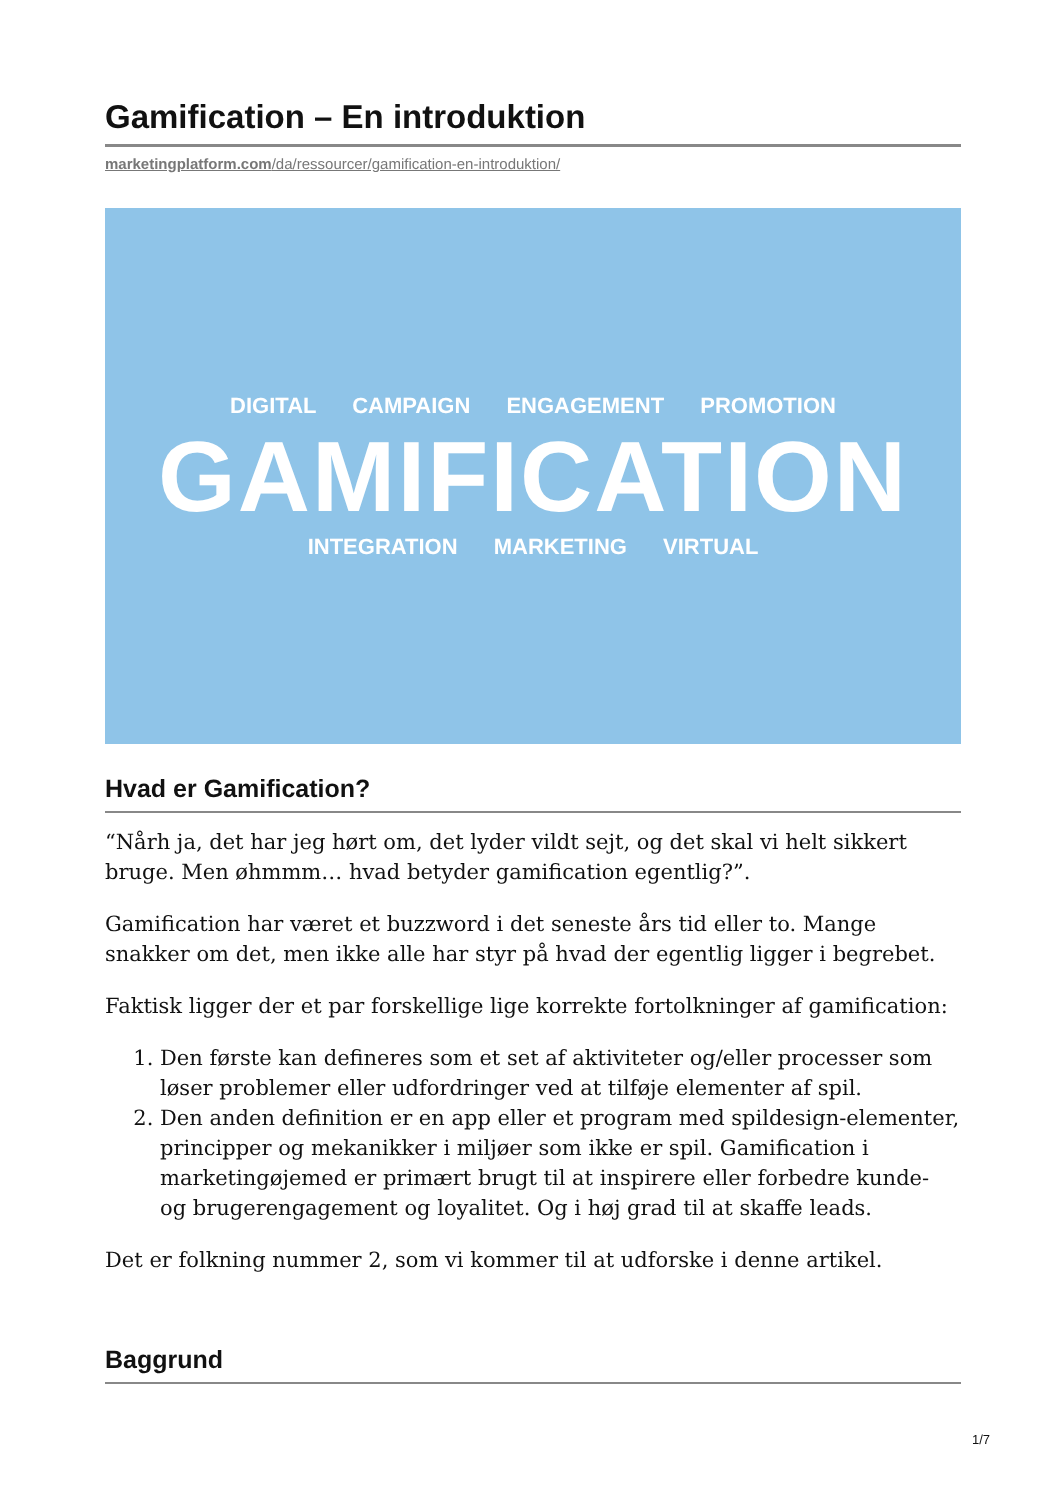Gamification – En introduktion
marketingplatform.com/da/ressourcer/gamification-en-introduktion/
DIGITAL CAMPAIGN ENGAGEMENT PROMOTION
GAMIFICATION
INTEGRATION MARKETING VIRTUAL
Hvad er Gamification?
“Nårh ja, det har jeg hørt om, det lyder vildt sejt, og det skal vi helt sikkert bruge. Men øhmmm… hvad betyder gamification egentlig?”.
Gamification har været et buzzword i det seneste års tid eller to. Mange snakker om det, men ikke alle har styr på hvad der egentlig ligger i begrebet.
Faktisk ligger der et par forskellige lige korrekte fortolkninger af gamification:
1. Den første kan defineres som et set af aktiviteter og/eller processer som løser problemer eller udfordringer ved at tilføje elementer af spil.
2. Den anden definition er en app eller et program med spildesign-elementer, principper og mekanikker i miljøer som ikke er spil. Gamification i marketingøjemed er primært brugt til at inspirere eller forbedre kunde- og brugerengagement og loyalitet. Og i høj grad til at skaffe leads.
Det er folkning nummer 2, som vi kommer til at udforske i denne artikel.
Baggrund
1/7